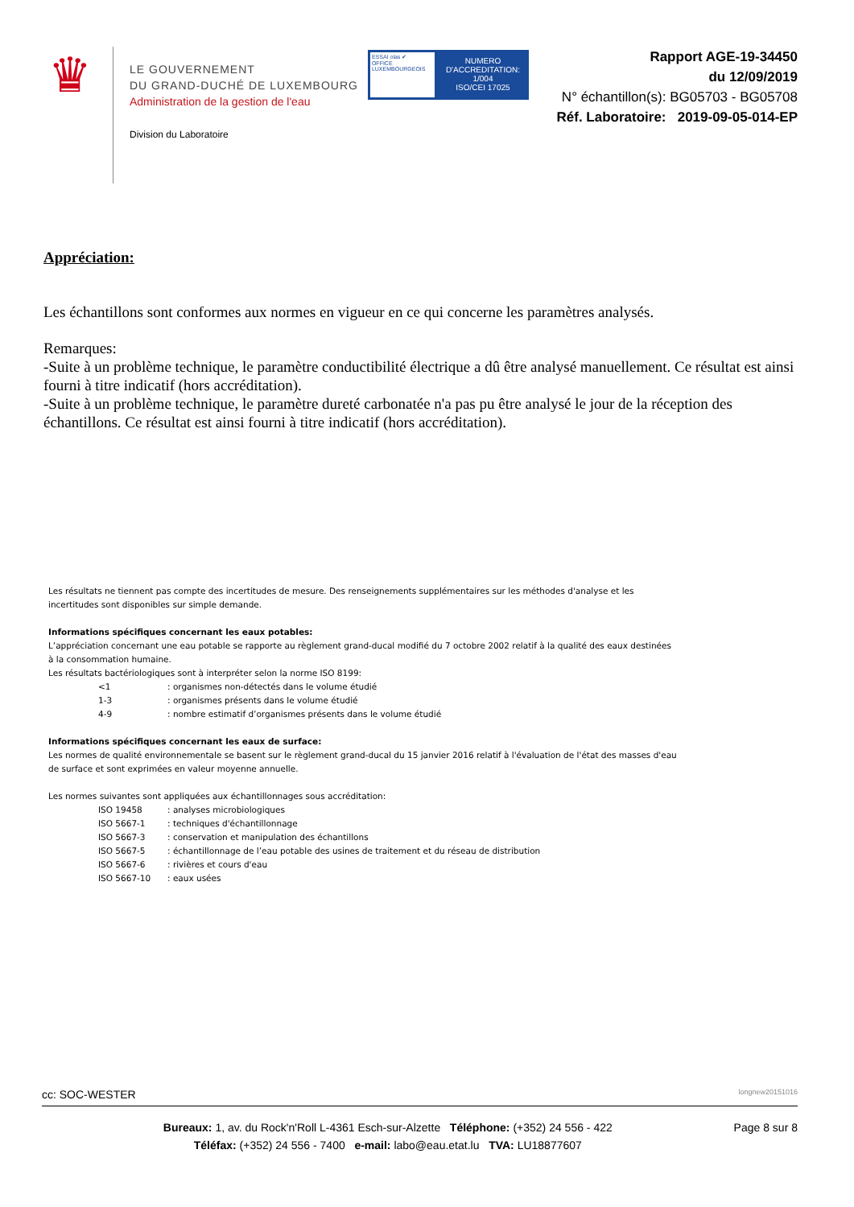♛
LE GOUVERNEMENT
DU GRAND-DUCHÉ DE LUXEMBOURG
Administration de la gestion de l'eau
Division du Laboratoire
ESSAI olas ✔
OFFICE LUXEMBOURGEOIS
NUMERO D'ACCREDITATION:
1/004
ISO/CEI 17025
Rapport AGE-19-34450
du 12/09/2019
N° échantillon(s): BG05703 - BG05708
Réf. Laboratoire: 2019-09-05-014-EP
Appréciation:
Les échantillons sont conformes aux normes en vigueur en ce qui concerne les paramètres analysés.
Remarques:
-Suite à un problème technique, le paramètre conductibilité électrique a dû être analysé manuellement. Ce résultat est ainsi fourni à titre indicatif (hors accréditation).
-Suite à un problème technique, le paramètre dureté carbonatée n'a pas pu être analysé le jour de la réception des échantillons. Ce résultat est ainsi fourni à titre indicatif (hors accréditation).
Les résultats ne tiennent pas compte des incertitudes de mesure. Des renseignements supplémentaires sur les méthodes d'analyse et les incertitudes sont disponibles sur simple demande.
Informations spécifiques concernant les eaux potables:
L’appréciation concernant une eau potable se rapporte au règlement grand-ducal modifié du 7 octobre 2002 relatif à la qualité des eaux destinées à la consommation humaine.
Les résultats bactériologiques sont à interpréter selon la norme ISO 8199:
<1: organismes non-détectés dans le volume étudié
1-3: organismes présents dans le volume étudié
4-9: nombre estimatif d’organismes présents dans le volume étudié
Informations spécifiques concernant les eaux de surface:
Les normes de qualité environnementale se basent sur le règlement grand-ducal du 15 janvier 2016 relatif à l'évaluation de l'état des masses d'eau de surface et sont exprimées en valeur moyenne annuelle.
Les normes suivantes sont appliquées aux échantillonnages sous accréditation:
ISO 19458: analyses microbiologiques
ISO 5667-1: techniques d'échantillonnage
ISO 5667-3: conservation et manipulation des échantillons
ISO 5667-5: échantillonnage de l’eau potable des usines de traitement et du réseau de distribution
ISO 5667-6: rivières et cours d'eau
ISO 5667-10: eaux usées
cc: SOC-WESTER longnew20151016
Bureaux: 1, av. du Rock'n'Roll L-4361 Esch-sur-Alzette Téléphone: (+352) 24 556 - 422
Téléfax: (+352) 24 556 - 7400 e-mail: labo@eau.etat.lu TVA: LU18877607
Page 8 sur 8